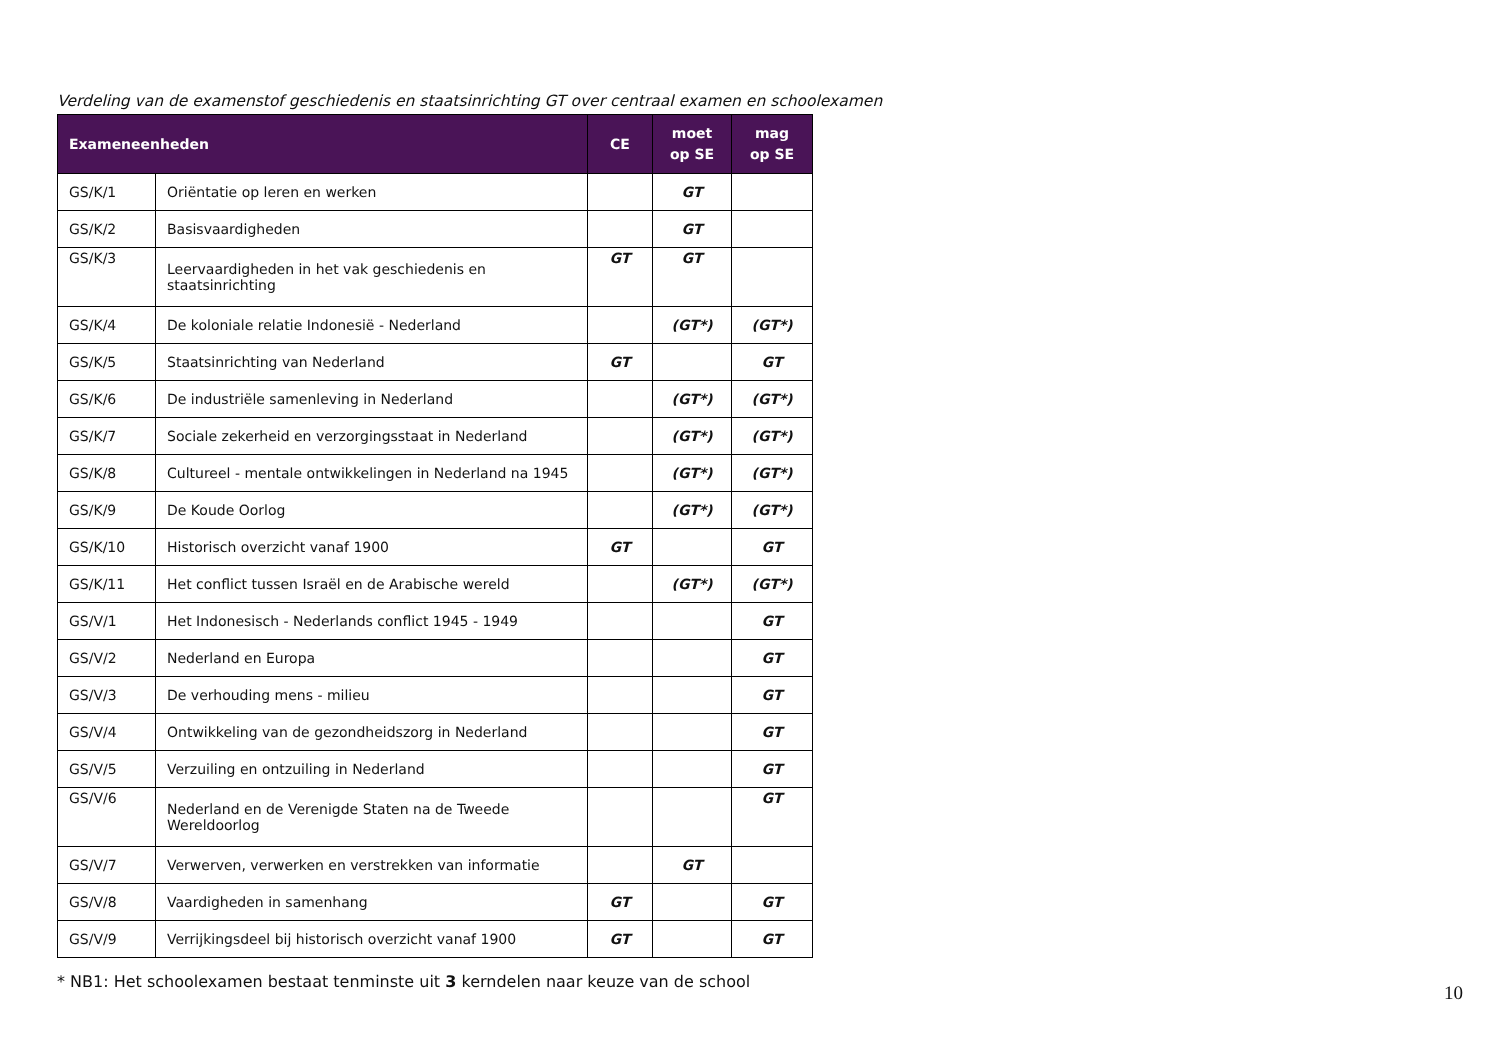Verdeling van de examenstof geschiedenis en staatsinrichting GT over centraal examen en schoolexamen
| Exameneenheden | | CE | moet op SE | mag op SE |
| --- | --- | --- | --- | --- |
| GS/K/1 | Oriëntatie op leren en werken | | GT | |
| GS/K/2 | Basisvaardigheden | | GT | |
| GS/K/3 | Leervaardigheden in het vak geschiedenis en staatsinrichting | GT | GT | |
| GS/K/4 | De koloniale relatie Indonesië - Nederland | | (GT*) | (GT*) |
| GS/K/5 | Staatsinrichting van Nederland | GT | | GT |
| GS/K/6 | De industriële samenleving in Nederland | | (GT*) | (GT*) |
| GS/K/7 | Sociale zekerheid en verzorgingsstaat in Nederland | | (GT*) | (GT*) |
| GS/K/8 | Cultureel - mentale ontwikkelingen in Nederland na 1945 | | (GT*) | (GT*) |
| GS/K/9 | De Koude Oorlog | | (GT*) | (GT*) |
| GS/K/10 | Historisch overzicht vanaf 1900 | GT | | GT |
| GS/K/11 | Het conflict tussen Israël en de Arabische wereld | | (GT*) | (GT*) |
| GS/V/1 | Het Indonesisch - Nederlands conflict 1945 - 1949 | | | GT |
| GS/V/2 | Nederland en Europa | | | GT |
| GS/V/3 | De verhouding mens - milieu | | | GT |
| GS/V/4 | Ontwikkeling van de gezondheidszorg in Nederland | | | GT |
| GS/V/5 | Verzuiling en ontzuiling in Nederland | | | GT |
| GS/V/6 | Nederland en de Verenigde Staten na de Tweede Wereldoorlog | | | GT |
| GS/V/7 | Verwerven, verwerken en verstrekken van informatie | | GT | |
| GS/V/8 | Vaardigheden in samenhang | GT | | GT |
| GS/V/9 | Verrijkingsdeel bij historisch overzicht vanaf 1900 | GT | | GT |
* NB1: Het schoolexamen bestaat tenminste uit 3 kerndelen naar keuze van de school
10